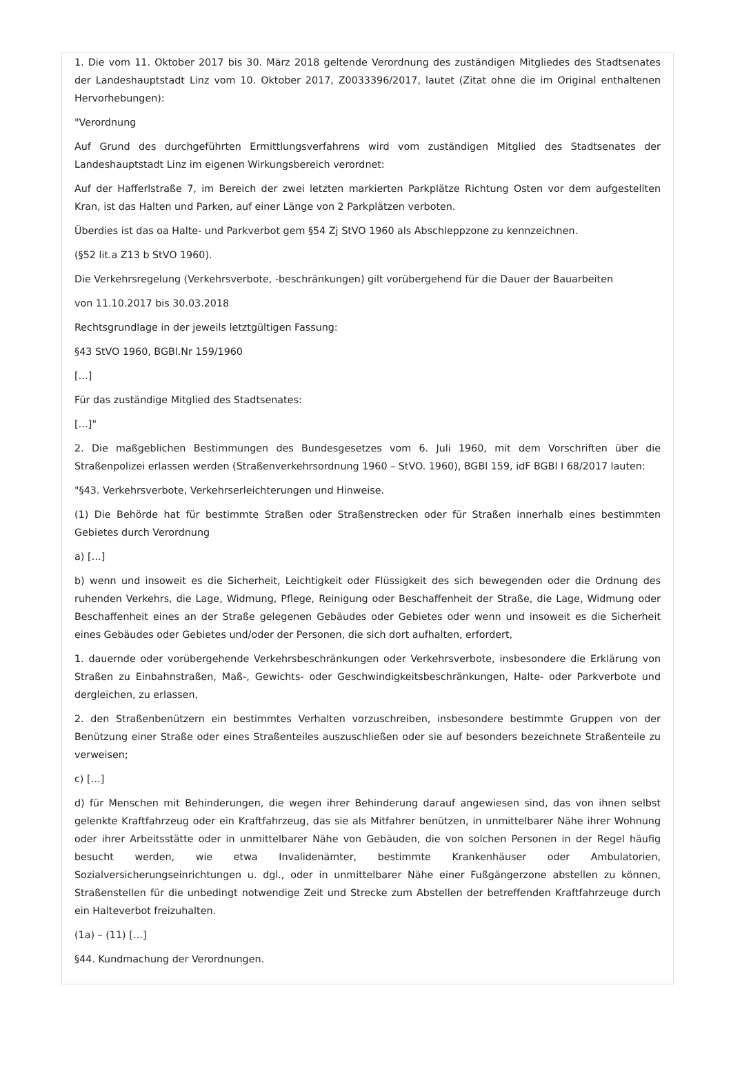1. Die vom 11. Oktober 2017 bis 30. März 2018 geltende Verordnung des zuständigen Mitgliedes des Stadtsenates der Landeshauptstadt Linz vom 10. Oktober 2017, Z0033396/2017, lautet (Zitat ohne die im Original enthaltenen Hervorhebungen):
"Verordnung
Auf Grund des durchgeführten Ermittlungsverfahrens wird vom zuständigen Mitglied des Stadtsenates der Landeshauptstadt Linz im eigenen Wirkungsbereich verordnet:
Auf der Hafferlstraße 7, im Bereich der zwei letzten markierten Parkplätze Richtung Osten vor dem aufgestellten Kran, ist das Halten und Parken, auf einer Länge von 2 Parkplätzen verboten.
Überdies ist das oa Halte- und Parkverbot gem §54 Zj StVO 1960 als Abschleppzone zu kennzeichnen.
(§52 lit.a Z13 b StVO 1960).
Die Verkehrsregelung (Verkehrsverbote, -beschränkungen) gilt vorübergehend für die Dauer der Bauarbeiten
von 11.10.2017 bis 30.03.2018
Rechtsgrundlage in der jeweils letztgültigen Fassung:
§43 StVO 1960, BGBl.Nr 159/1960
[…]
Für das zuständige Mitglied des Stadtsenates:
[…]"
2. Die maßgeblichen Bestimmungen des Bundesgesetzes vom 6. Juli 1960, mit dem Vorschriften über die Straßenpolizei erlassen werden (Straßenverkehrsordnung 1960 – StVO. 1960), BGBl 159, idF BGBl I 68/2017 lauten:
"§43. Verkehrsverbote, Verkehrserleichterungen und Hinweise.
(1) Die Behörde hat für bestimmte Straßen oder Straßenstrecken oder für Straßen innerhalb eines bestimmten Gebietes durch Verordnung
a) […]
b) wenn und insoweit es die Sicherheit, Leichtigkeit oder Flüssigkeit des sich bewegenden oder die Ordnung des ruhenden Verkehrs, die Lage, Widmung, Pflege, Reinigung oder Beschaffenheit der Straße, die Lage, Widmung oder Beschaffenheit eines an der Straße gelegenen Gebäudes oder Gebietes oder wenn und insoweit es die Sicherheit eines Gebäudes oder Gebietes und/oder der Personen, die sich dort aufhalten, erfordert,
1. dauernde oder vorübergehende Verkehrsbeschränkungen oder Verkehrsverbote, insbesondere die Erklärung von Straßen zu Einbahnstraßen, Maß-, Gewichts- oder Geschwindigkeitsbeschränkungen, Halte- oder Parkverbote und dergleichen, zu erlassen,
2. den Straßenbenützern ein bestimmtes Verhalten vorzuschreiben, insbesondere bestimmte Gruppen von der Benützung einer Straße oder eines Straßenteiles auszuschließen oder sie auf besonders bezeichnete Straßenteile zu verweisen;
c) […]
d) für Menschen mit Behinderungen, die wegen ihrer Behinderung darauf angewiesen sind, das von ihnen selbst gelenkte Kraftfahrzeug oder ein Kraftfahrzeug, das sie als Mitfahrer benützen, in unmittelbarer Nähe ihrer Wohnung oder ihrer Arbeitsstätte oder in unmittelbarer Nähe von Gebäuden, die von solchen Personen in der Regel häufig besucht werden, wie etwa Invalidenämter, bestimmte Krankenhäuser oder Ambulatorien, Sozialversicherungseinrichtungen u. dgl., oder in unmittelbarer Nähe einer Fußgängerzone abstellen zu können, Straßenstellen für die unbedingt notwendige Zeit und Strecke zum Abstellen der betreffenden Kraftfahrzeuge durch ein Halteverbot freizuhalten.
(1a) – (11) […]
§44. Kundmachung der Verordnungen.